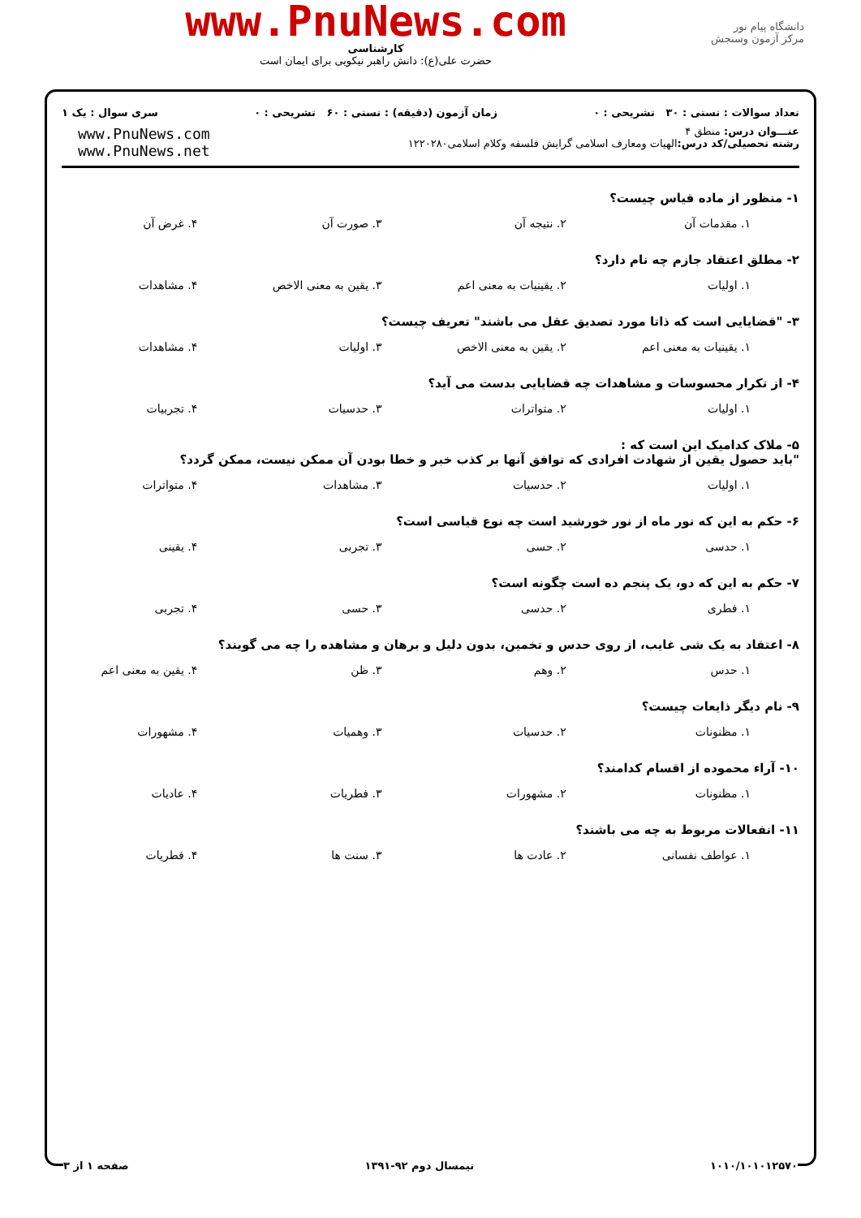دانشگاه پیام نور
مرکز آزمون وسنجش
www.PnuNews.com
کارشناسی
حضرت علی(ع): دانش راهبر نیکویی برای ایمان است
تعداد سوالات : تستی : ۳۰ تشریحی : ۰ زمان آزمون (دقیقه) : تستی : ۶۰ تشریحی : ۰ سری سوال : یک ۱
عنـــوان درس: منطق ۴
رشته تحصیلی/کد درس: الهیات ومعارف اسلامی گرایش فلسفه وکلام اسلامی۱۲۲۰۲۸۰
www.PnuNews.com
www.PnuNews.net
۱- منظور از ماده قیاس چیست؟
۱. مقدمات آن ۲. نتیجه آن ۳. صورت آن ۴. غرض آن
۲- مطلق اعتقاد جازم چه نام دارد؟
۱. اولیات ۲. یقینیات به معنی اعم ۳. یقین به معنی الاخص ۴. مشاهدات
۳- "قضایایی است که ذاتا مورد تصدیق عقل می باشند" تعریف چیست؟
۱. یقینیات به معنی اعم ۲. یقین به معنی الاخص ۳. اولیات ۴. مشاهدات
۴- از تکرار محسوسات و مشاهدات چه قضایایی بدست می آید؟
۱. اولیات ۲. متواترات ۳. حدسیات ۴. تجربیات
۵- ملاک کدامیک این است که :
"باید حصول یقین از شهادت افرادی که توافق آنها بر کذب خبر و خطا بودن آن ممکن نیست، ممکن گردد؟
۱. اولیات ۲. حدسیات ۳. مشاهدات ۴. متواترات
۶- حکم به این که نور ماه از نور خورشید است چه نوع قیاسی است؟
۱. حدسی ۲. حسی ۳. تجربی ۴. یقینی
۷- حکم به این که دو، یک پنجم ده است چگونه است؟
۱. فطری ۲. حدسی ۳. حسی ۴. تجربی
۸- اعتقاد به یک شی غایب، از روی حدس و تخمین، بدون دلیل و برهان و مشاهده را چه می گویند؟
۱. حدس ۲. وهم ۳. ظن ۴. یقین به معنی اعم
۹- نام دیگر ذایعات چیست؟
۱. مظنونات ۲. حدسیات ۳. وهمیات ۴. مشهورات
۱۰- آراء محموده از اقسام کدامند؟
۱. مظنونات ۲. مشهورات ۳. فطریات ۴. عادیات
۱۱- انفعالات مربوط به چه می باشند؟
۱. عواطف نفسانی ۲. عادت ها ۳. سنت ها ۴. فطریات
۱۰۱۰/۱۰۱۰۱۲۵۷۰ نیمسال دوم ۹۲-۱۳۹۱ صفحه ۱ از ۳